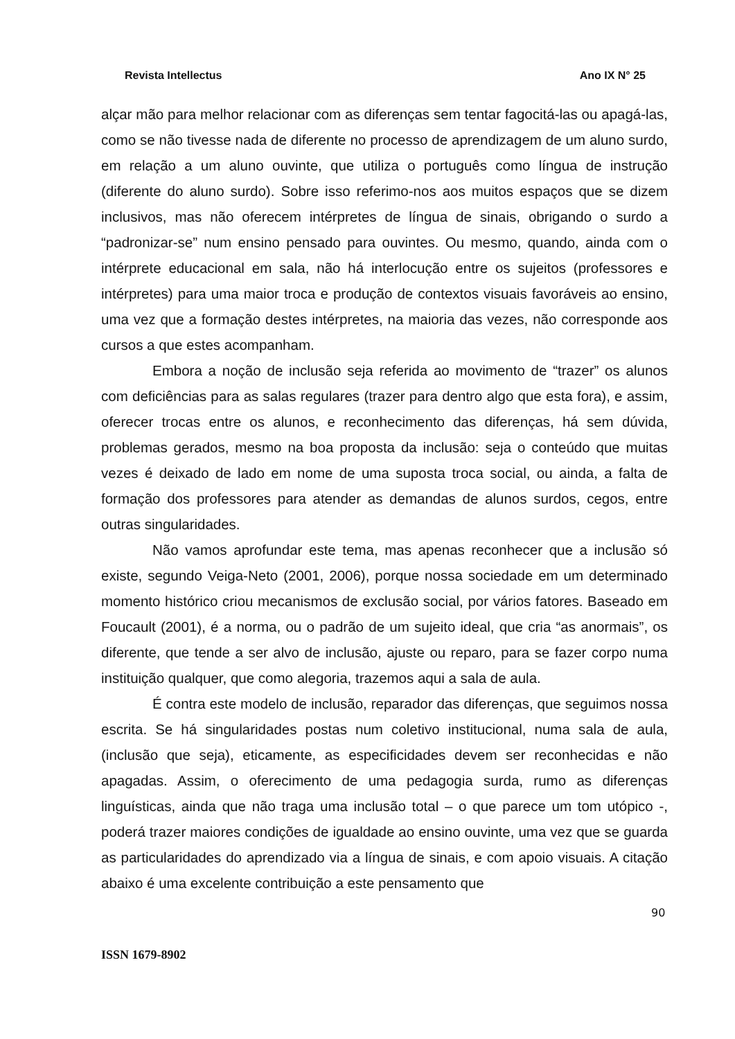Revista Intellectus Ano IX N° 25
alçar mão para melhor relacionar com as diferenças sem tentar fagocitá-las ou apagá-las, como se não tivesse nada de diferente no processo de aprendizagem de um aluno surdo, em relação a um aluno ouvinte, que utiliza o português como língua de instrução (diferente do aluno surdo). Sobre isso referimo-nos aos muitos espaços que se dizem inclusivos, mas não oferecem intérpretes de língua de sinais, obrigando o surdo a “padronizar-se” num ensino pensado para ouvintes. Ou mesmo, quando, ainda com o intérprete educacional em sala, não há interlocução entre os sujeitos (professores e intérpretes) para uma maior troca e produção de contextos visuais favoráveis ao ensino, uma vez que a formação destes intérpretes, na maioria das vezes, não corresponde aos cursos a que estes acompanham.
Embora a noção de inclusão seja referida ao movimento de “trazer” os alunos com deficiências para as salas regulares (trazer para dentro algo que esta fora), e assim, oferecer trocas entre os alunos, e reconhecimento das diferenças, há sem dúvida, problemas gerados, mesmo na boa proposta da inclusão: seja o conteúdo que muitas vezes é deixado de lado em nome de uma suposta troca social, ou ainda, a falta de formação dos professores para atender as demandas de alunos surdos, cegos, entre outras singularidades.
Não vamos aprofundar este tema, mas apenas reconhecer que a inclusão só existe, segundo Veiga-Neto (2001, 2006), porque nossa sociedade em um determinado momento histórico criou mecanismos de exclusão social, por vários fatores. Baseado em Foucault (2001), é a norma, ou o padrão de um sujeito ideal, que cria “as anormais”, os diferente, que tende a ser alvo de inclusão, ajuste ou reparo, para se fazer corpo numa instituição qualquer, que como alegoria, trazemos aqui a sala de aula.
É contra este modelo de inclusão, reparador das diferenças, que seguimos nossa escrita. Se há singularidades postas num coletivo institucional, numa sala de aula, (inclusão que seja), eticamente, as especificidades devem ser reconhecidas e não apagadas. Assim, o oferecimento de uma pedagogia surda, rumo as diferenças linguísticas, ainda que não traga uma inclusão total – o que parece um tom utópico -, poderá trazer maiores condições de igualdade ao ensino ouvinte, uma vez que se guarda as particularidades do aprendizado via a língua de sinais, e com apoio visuais. A citação abaixo é uma excelente contribuição a este pensamento que
90
ISSN 1679-8902